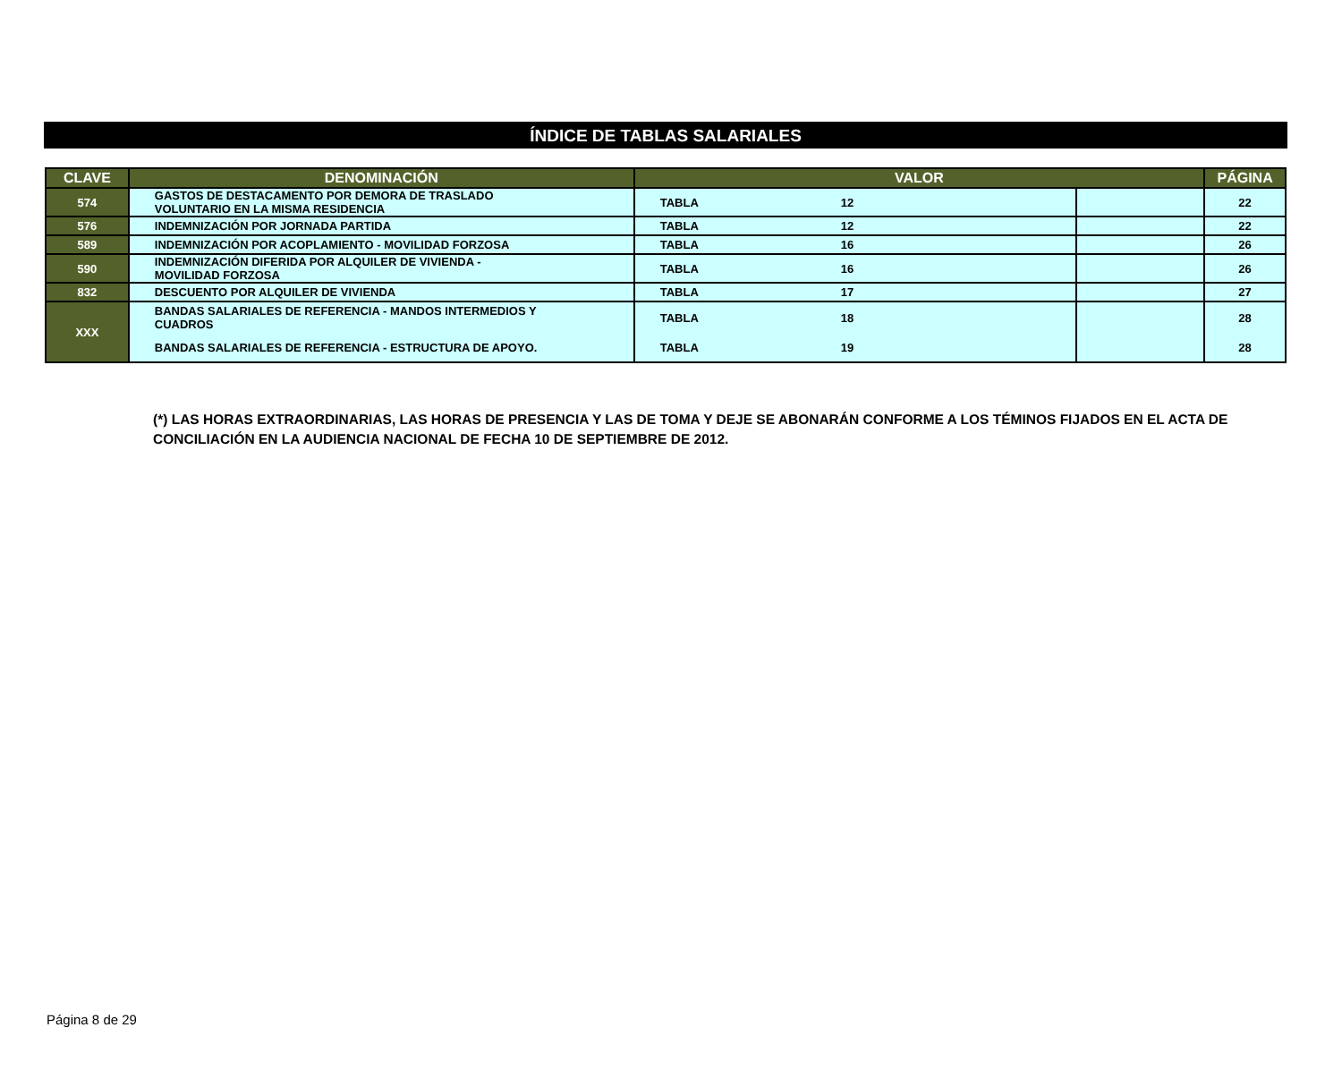ÍNDICE DE TABLAS SALARIALES
| CLAVE | DENOMINACIÓN | VALOR | | | PÁGINA |
| --- | --- | --- | --- | --- | --- |
| 574 | GASTOS DE DESTACAMENTO POR DEMORA DE TRASLADO VOLUNTARIO EN LA MISMA RESIDENCIA | TABLA | 12 | | 22 |
| 576 | INDEMNIZACIÓN POR JORNADA PARTIDA | TABLA | 12 | | 22 |
| 589 | INDEMNIZACIÓN POR ACOPLAMIENTO - MOVILIDAD FORZOSA | TABLA | 16 | | 26 |
| 590 | INDEMNIZACIÓN DIFERIDA POR ALQUILER DE VIVIENDA - MOVILIDAD FORZOSA | TABLA | 16 | | 26 |
| 832 | DESCUENTO POR ALQUILER DE VIVIENDA | TABLA | 17 | | 27 |
| XXX | BANDAS SALARIALES DE REFERENCIA - MANDOS INTERMEDIOS Y CUADROS | TABLA | 18 | | 28 |
| | BANDAS SALARIALES DE REFERENCIA - ESTRUCTURA DE APOYO. | TABLA | 19 | | 28 |
(*) LAS HORAS EXTRAORDINARIAS, LAS HORAS DE PRESENCIA Y LAS DE TOMA Y DEJE SE ABONARÁN CONFORME A LOS TÉMINOS FIJADOS EN EL ACTA DE CONCILIACIÓN EN LA AUDIENCIA NACIONAL DE FECHA 10 DE SEPTIEMBRE DE 2012.
Página 8 de 29